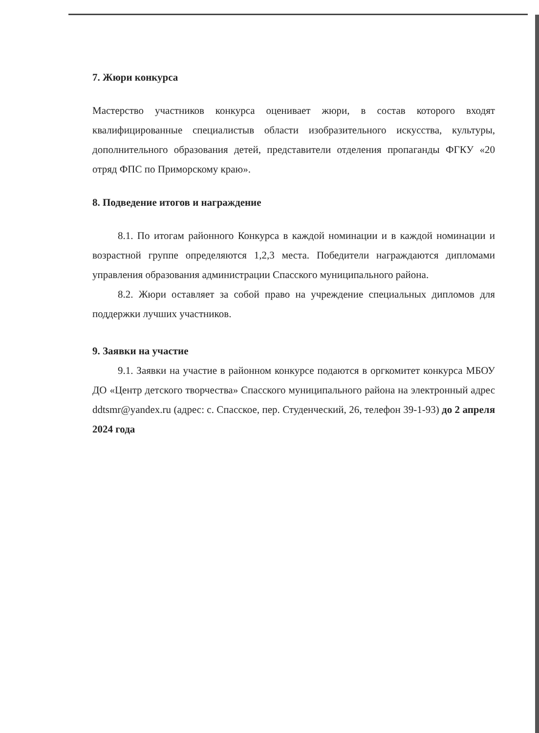7. Жюри конкурса
Мастерство участников конкурса оценивает жюри, в состав которого входят квалифицированные специалистыв области изобразительного искусства, культуры, дополнительного образования детей, представители отделения пропаганды ФГКУ «20 отряд ФПС по Приморскому краю».
8. Подведение итогов и награждение
8.1. По итогам районного Конкурса в каждой номинации и в каждой номинации и возрастной группе определяются 1,2,3 места. Победители награждаются дипломами управления образования администрации Спасского муниципального района.
8.2. Жюри оставляет за собой право на учреждение специальных дипломов для поддержки лучших участников.
9. Заявки на участие
9.1. Заявки на участие в районном конкурсе подаются в оргкомитет конкурса МБОУ ДО «Центр детского творчества» Спасского муниципального района на электронный адрес ddtsmr@yandex.ru (адрес: с. Спасское, пер. Студенческий, 26, телефон 39-1-93) до 2 апреля 2024 года